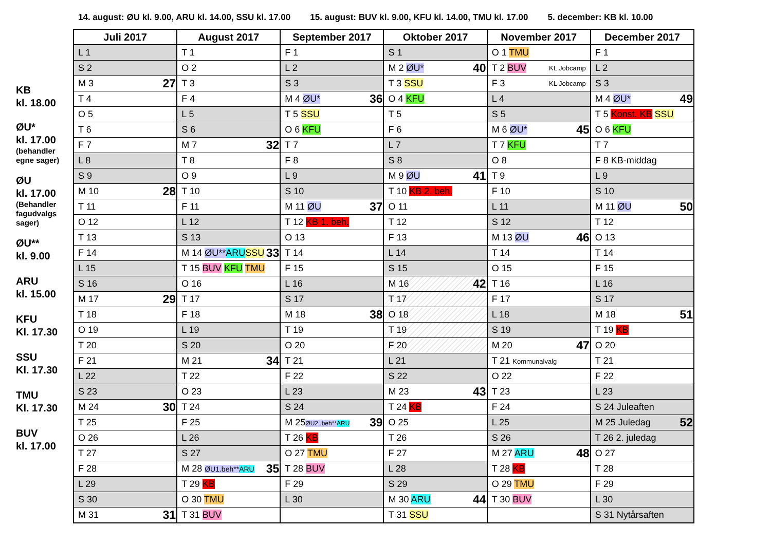14. august: ØU kl. 9.00, ARU kl. 14.00, SSU kl. 17.00 15. august: BUV kl. 9.00, KFU kl. 14.00, TMU kl. 17.00 5. december: KB kl. 10.00
KB
kl. 18.00
ØU*
kl. 17.00
(behandler egne sager)
ØU
kl. 17.00
(Behandler fagudvalgs sager)
ØU**
kl. 9.00
ARU
kl. 15.00
KFU
Kl. 17.30
SSU
Kl. 17.30
TMU
Kl. 17.30
BUV
kl. 17.00
| Juli 2017 | August 2017 | September 2017 | Oktober 2017 | November 2017 | December 2017 |
| --- | --- | --- | --- | --- | --- |
| L 1 | T 1 | F 1 | S 1 | O 1 TMU | F 1 |
| S 2 | O 2 | L 2 | M 2 ØU* 40 | T 2 BUV KL Jobcamp | L 2 |
| M 3 27 | T 3 | S 3 | T 3 SSU | F 3 KL Jobcamp | S 3 |
| T 4 | F 4 | M 4 ØU* 36 | O 4 KFU | L 4 | M 4 ØU* 49 |
| O 5 | L 5 | T 5 SSU | T 5 | S 5 | T 5 Konst. KB SSU |
| T 6 | S 6 | O 6 KFU | F 6 | M 6 ØU* 45 | O 6 KFU |
| F 7 | M 7 32 | T 7 | L 7 | T 7 KFU | T 7 |
| L 8 | T 8 | F 8 | S 8 | O 8 | F 8 KB-middag |
| S 9 | O 9 | L 9 | M 9 ØU 41 | T 9 | L 9 |
| M 10 28 | T 10 | S 10 | T 10 KB 2. beh. | F 10 | S 10 |
| T 11 | F 11 | M 11 ØU 37 | O 11 | L 11 | M 11 ØU 50 |
| O 12 | L 12 | T 12 KB 1. beh. | T 12 | S 12 | T 12 |
| T 13 | S 13 | O 13 | F 13 | M 13 ØU 46 | O 13 |
| F 14 | M 14 ØU** ARU SSU 33 | T 14 | L 14 | T 14 | T 14 |
| L 15 | T 15 BUV KFU TMU | F 15 | S 15 | O 15 | F 15 |
| S 16 | O 16 | L 16 | M 16 42 | T 16 | L 16 |
| M 17 29 | T 17 | S 17 | T 17 | F 17 | S 17 |
| T 18 | F 18 | M 18 38 | O 18 | L 18 | M 18 51 |
| O 19 | L 19 | T 19 | T 19 | S 19 | T 19 KB |
| T 20 | S 20 | O 20 | F 20 | M 20 47 | O 20 |
| F 21 | M 21 34 | T 21 | L 21 | T 21 Kommunalvalg | T 21 |
| L 22 | T 22 | F 22 | S 22 | O 22 | F 22 |
| S 23 | O 23 | L 23 | M 23 43 | T 23 | L 23 |
| M 24 30 | T 24 | S 24 | T 24 KB | F 24 | S 24 Juleaften |
| T 25 | F 25 | M 25 ØU2..beh** ARU 39 | O 25 | L 25 | M 25 Juledag 52 |
| O 26 | L 26 | T 26 KB | T 26 | S 26 | T 26 2. juledag |
| T 27 | S 27 | O 27 TMU | F 27 | M 27 ARU 48 | O 27 |
| F 28 | M 28 ØU1.beh** ARU 35 | T 28 BUV | L 28 | T 28 KB | T 28 |
| L 29 | T 29 KB | F 29 | S 29 | O 29 TMU | F 29 |
| S 30 | O 30 TMU | L 30 | M 30 ARU 44 | T 30 BUV | L 30 |
| M 31 31 | T 31 BUV | | T 31 SSU | | S 31 Nytårsaften |